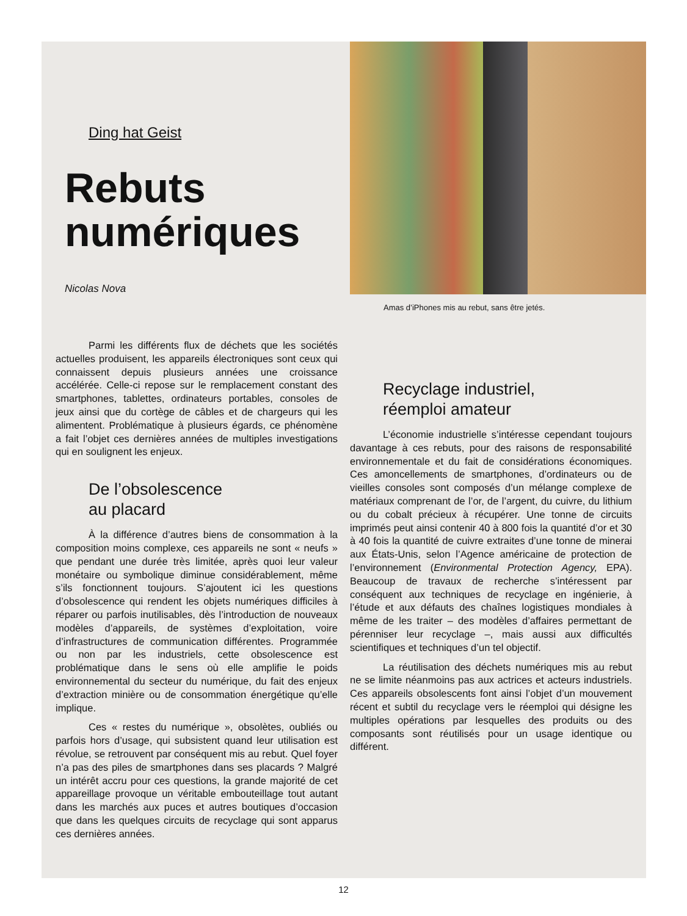Ding hat Geist
Rebuts
numériques
Nicolas Nova
Parmi les différents flux de déchets que les sociétés actuelles produisent, les appareils électroniques sont ceux qui connaissent depuis plusieurs années une croissance accélérée. Celle-ci repose sur le remplacement constant des smartphones, tablettes, ordinateurs portables, consoles de jeux ainsi que du cortège de câbles et de chargeurs qui les alimentent. Problématique à plusieurs égards, ce phénomène a fait l’objet ces dernières années de multiples investigations qui en soulignent les enjeux.
De l’obsolescence
au placard
À la différence d’autres biens de consommation à la composition moins complexe, ces appareils ne sont « neufs » que pendant une durée très limitée, après quoi leur valeur monétaire ou symbolique diminue considérablement, même s’ils fonctionnent toujours. S’ajoutent ici les questions d’obsolescence qui rendent les objets numériques difficiles à réparer ou parfois inutilisables, dès l’introduction de nouveaux modèles d’appareils, de systèmes d’exploitation, voire d’infrastructures de communication différentes. Programmée ou non par les industriels, cette obsolescence est problématique dans le sens où elle amplifie le poids environnemental du secteur du numérique, du fait des enjeux d’extraction minière ou de consommation énergétique qu’elle implique.
Ces « restes du numérique », obsolètes, oubliés ou parfois hors d’usage, qui subsistent quand leur utilisation est révolue, se retrouvent par conséquent mis au rebut. Quel foyer n’a pas des piles de smartphones dans ses placards ? Malgré un intérêt accru pour ces questions, la grande majorité de cet appareillage provoque un véritable embouteillage tout autant dans les marchés aux puces et autres boutiques d’occasion que dans les quelques circuits de recyclage qui sont apparus ces dernières années.
Amas d’iPhones mis au rebut, sans être jetés.
Recyclage industriel,
réemploi amateur
L’économie industrielle s’intéresse cependant toujours davantage à ces rebuts, pour des raisons de responsabilité environnementale et du fait de considérations économiques. Ces amoncellements de smartphones, d’ordinateurs ou de vieilles consoles sont composés d’un mélange complexe de matériaux comprenant de l’or, de l’argent, du cuivre, du lithium ou du cobalt précieux à récupérer. Une tonne de circuits imprimés peut ainsi contenir 40 à 800 fois la quantité d’or et 30 à 40 fois la quantité de cuivre extraites d’une tonne de minerai aux États-Unis, selon l’Agence américaine de protection de l’environnement (Environmental Protection Agency, EPA). Beaucoup de travaux de recherche s’intéressent par conséquent aux techniques de recyclage en ingénierie, à l’étude et aux défauts des chaînes logistiques mondiales à même de les traiter – des modèles d’affaires permettant de pérenniser leur recyclage –, mais aussi aux difficultés scientifiques et techniques d’un tel objectif.
La réutilisation des déchets numériques mis au rebut ne se limite néanmoins pas aux actrices et acteurs industriels. Ces appareils obsolescents font ainsi l’objet d’un mouvement récent et subtil du recyclage vers le réemploi qui désigne les multiples opérations par lesquelles des produits ou des composants sont réutilisés pour un usage identique ou différent.
12